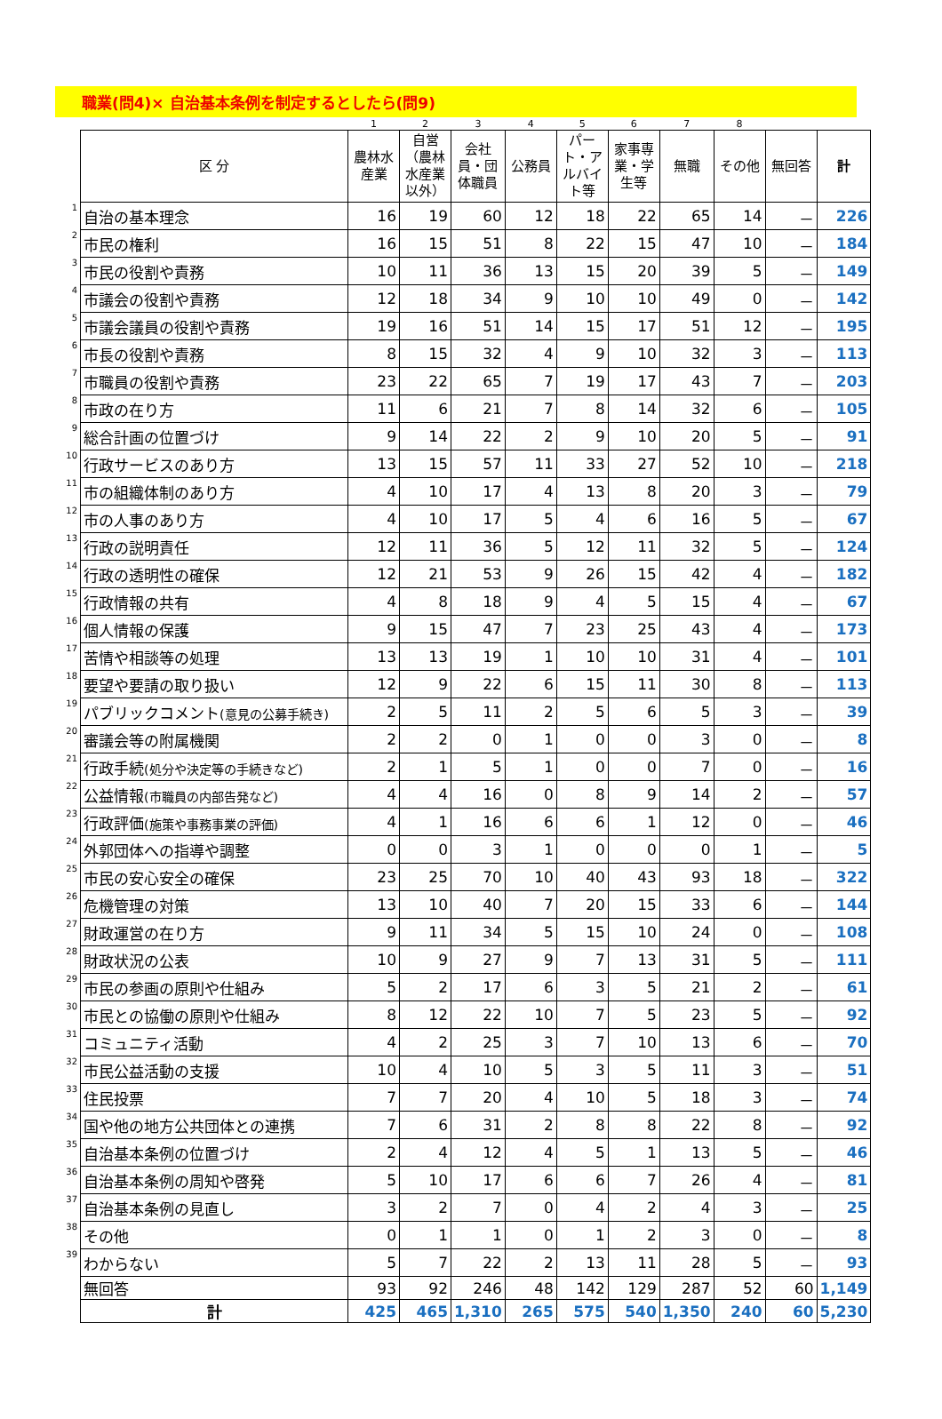職業(問4)× 自治基本条例を制定するとしたら(問9)
| | | 1 | 2 | 3 | 4 | 5 | 6 | 7 | 8 | | |
| | 区 分 | 農林水産業 | 自営（農林水産業以外） | 会社員・団体職員 | 公務員 | パート・アルバイト等 | 家事専業・学生等 | 無職 | その他 | 無回答 | 計 |
| 1 | 自治の基本理念 | 16 | 19 | 60 | 12 | 18 | 22 | 65 | 14 | － | 226 |
| 2 | 市民の権利 | 16 | 15 | 51 | 8 | 22 | 15 | 47 | 10 | － | 184 |
| 3 | 市民の役割や責務 | 10 | 11 | 36 | 13 | 15 | 20 | 39 | 5 | － | 149 |
| 4 | 市議会の役割や責務 | 12 | 18 | 34 | 9 | 10 | 10 | 49 | 0 | － | 142 |
| 5 | 市議会議員の役割や責務 | 19 | 16 | 51 | 14 | 15 | 17 | 51 | 12 | － | 195 |
| 6 | 市長の役割や責務 | 8 | 15 | 32 | 4 | 9 | 10 | 32 | 3 | － | 113 |
| 7 | 市職員の役割や責務 | 23 | 22 | 65 | 7 | 19 | 17 | 43 | 7 | － | 203 |
| 8 | 市政の在り方 | 11 | 6 | 21 | 7 | 8 | 14 | 32 | 6 | － | 105 |
| 9 | 総合計画の位置づけ | 9 | 14 | 22 | 2 | 9 | 10 | 20 | 5 | － | 91 |
| 10 | 行政サービスのあり方 | 13 | 15 | 57 | 11 | 33 | 27 | 52 | 10 | － | 218 |
| 11 | 市の組織体制のあり方 | 4 | 10 | 17 | 4 | 13 | 8 | 20 | 3 | － | 79 |
| 12 | 市の人事のあり方 | 4 | 10 | 17 | 5 | 4 | 6 | 16 | 5 | － | 67 |
| 13 | 行政の説明責任 | 12 | 11 | 36 | 5 | 12 | 11 | 32 | 5 | － | 124 |
| 14 | 行政の透明性の確保 | 12 | 21 | 53 | 9 | 26 | 15 | 42 | 4 | － | 182 |
| 15 | 行政情報の共有 | 4 | 8 | 18 | 9 | 4 | 5 | 15 | 4 | － | 67 |
| 16 | 個人情報の保護 | 9 | 15 | 47 | 7 | 23 | 25 | 43 | 4 | － | 173 |
| 17 | 苦情や相談等の処理 | 13 | 13 | 19 | 1 | 10 | 10 | 31 | 4 | － | 101 |
| 18 | 要望や要請の取り扱い | 12 | 9 | 22 | 6 | 15 | 11 | 30 | 8 | － | 113 |
| 19 | パブリックコメント (意見の公募手続き) | 2 | 5 | 11 | 2 | 5 | 6 | 5 | 3 | － | 39 |
| 20 | 審議会等の附属機関 | 2 | 2 | 0 | 1 | 0 | 0 | 3 | 0 | － | 8 |
| 21 | 行政手続 (処分や決定等の手続きなど) | 2 | 1 | 5 | 1 | 0 | 0 | 7 | 0 | － | 16 |
| 22 | 公益情報 (市職員の内部告発など) | 4 | 4 | 16 | 0 | 8 | 9 | 14 | 2 | － | 57 |
| 23 | 行政評価 (施策や事務事業の評価) | 4 | 1 | 16 | 6 | 6 | 1 | 12 | 0 | － | 46 |
| 24 | 外郭団体への指導や調整 | 0 | 0 | 3 | 1 | 0 | 0 | 0 | 1 | － | 5 |
| 25 | 市民の安心安全の確保 | 23 | 25 | 70 | 10 | 40 | 43 | 93 | 18 | － | 322 |
| 26 | 危機管理の対策 | 13 | 10 | 40 | 7 | 20 | 15 | 33 | 6 | － | 144 |
| 27 | 財政運営の在り方 | 9 | 11 | 34 | 5 | 15 | 10 | 24 | 0 | － | 108 |
| 28 | 財政状況の公表 | 10 | 9 | 27 | 9 | 7 | 13 | 31 | 5 | － | 111 |
| 29 | 市民の参画の原則や仕組み | 5 | 2 | 17 | 6 | 3 | 5 | 21 | 2 | － | 61 |
| 30 | 市民との協働の原則や仕組み | 8 | 12 | 22 | 10 | 7 | 5 | 23 | 5 | － | 92 |
| 31 | コミュニティ活動 | 4 | 2 | 25 | 3 | 7 | 10 | 13 | 6 | － | 70 |
| 32 | 市民公益活動の支援 | 10 | 4 | 10 | 5 | 3 | 5 | 11 | 3 | － | 51 |
| 33 | 住民投票 | 7 | 7 | 20 | 4 | 10 | 5 | 18 | 3 | － | 74 |
| 34 | 国や他の地方公共団体との連携 | 7 | 6 | 31 | 2 | 8 | 8 | 22 | 8 | － | 92 |
| 35 | 自治基本条例の位置づけ | 2 | 4 | 12 | 4 | 5 | 1 | 13 | 5 | － | 46 |
| 36 | 自治基本条例の周知や啓発 | 5 | 10 | 17 | 6 | 6 | 7 | 26 | 4 | － | 81 |
| 37 | 自治基本条例の見直し | 3 | 2 | 7 | 0 | 4 | 2 | 4 | 3 | － | 25 |
| 38 | その他 | 0 | 1 | 1 | 0 | 1 | 2 | 3 | 0 | － | 8 |
| 39 | わからない | 5 | 7 | 22 | 2 | 13 | 11 | 28 | 5 | － | 93 |
| | 無回答 | 93 | 92 | 246 | 48 | 142 | 129 | 287 | 52 | 60 | 1,149 |
| | 計 | 425 | 465 | 1,310 | 265 | 575 | 540 | 1,350 | 240 | 60 | 5,230 |